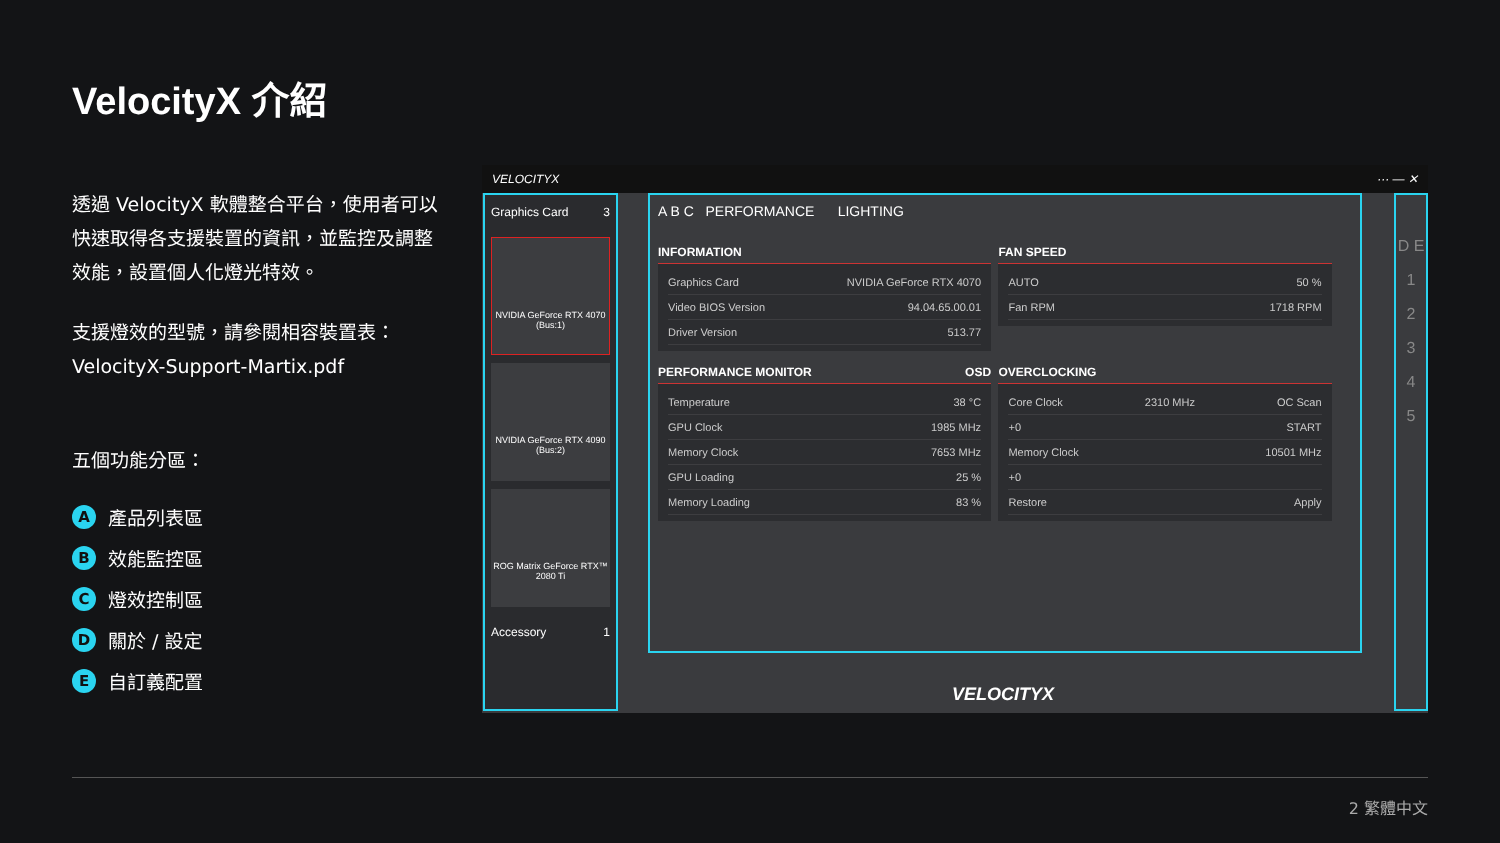VelocityX 介紹
透過 VelocityX 軟體整合平台，使用者可以快速取得各支援裝置的資訊，並監控及調整效能，設置個人化燈光特效。
支援燈效的型號，請參閱相容裝置表：
VelocityX-Support-Martix.pdf
五個功能分區：
A產品列表區
B效能監控區
C燈效控制區
D關於 / 設定
E自訂義配置
VELOCITYX ··· — ✕
Graphics Card 3
NVIDIA GeForce RTX 4070 (Bus:1)
NVIDIA GeForce RTX 4090 (Bus:2)
ROG Matrix GeForce RTX™ 2080 Ti
Accessory 1
A B C PERFORMANCE LIGHTING
INFORMATION
Graphics Card NVIDIA GeForce RTX 4070
Video BIOS Version 94.04.65.00.01
Driver Version 513.77
FAN SPEED
AUTO 50 %
Fan RPM 1718 RPM
PERFORMANCE MONITOR OSD
Temperature 38 °C
GPU Clock 1985 MHz
Memory Clock 7653 MHz
GPU Loading 25 %
Memory Loading 83 %
OVERCLOCKING
Core Clock 2310 MHz OC Scan
+0 START
Memory Clock 10501 MHz
+0
Restore Apply
VELOCITYX
D E
1
2
3
4
5
2 繁體中文